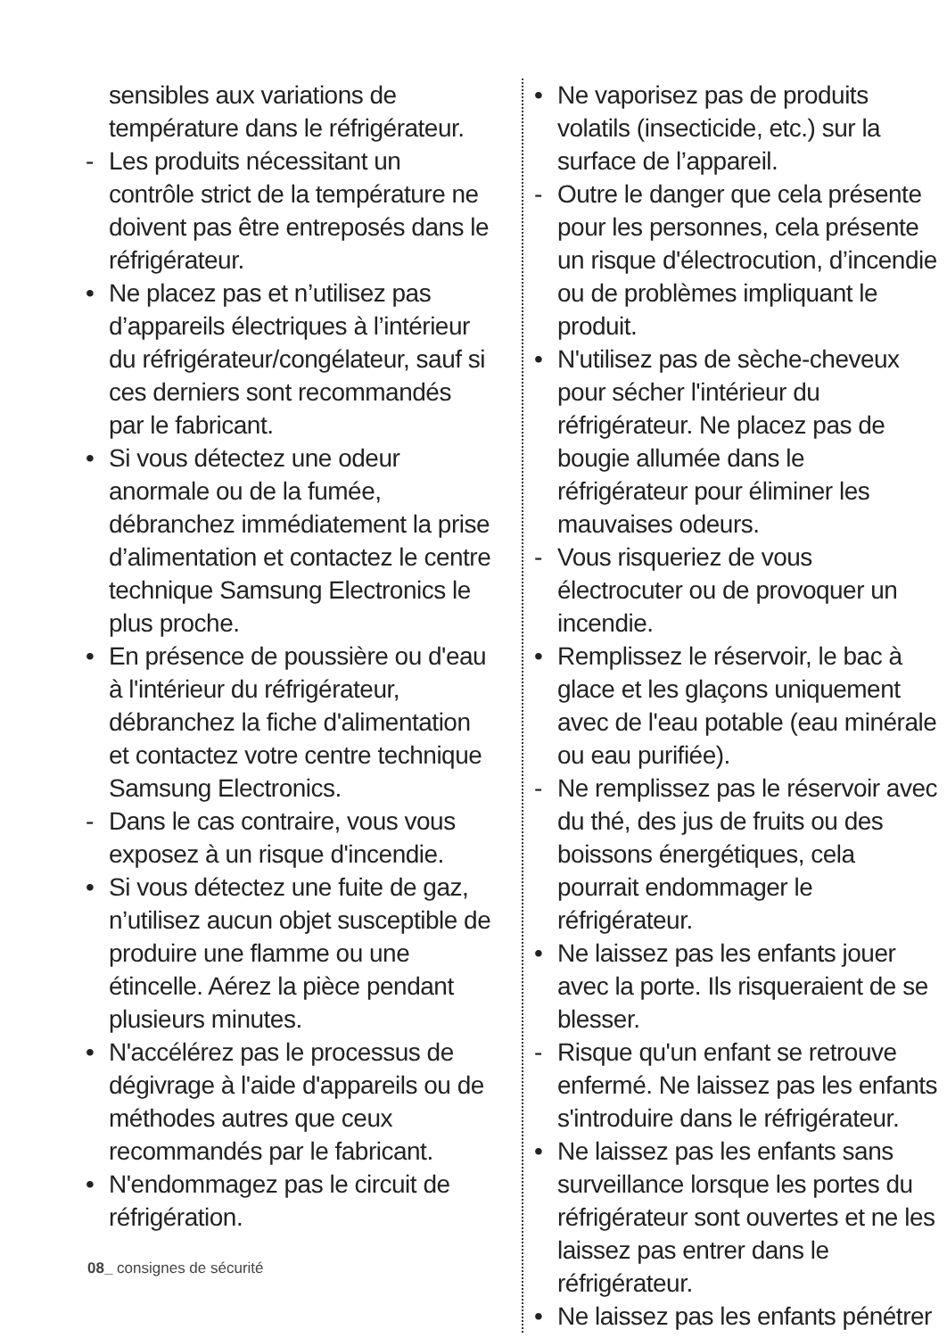sensibles aux variations de température dans le réfrigérateur.
- Les produits nécessitant un contrôle strict de la température ne doivent pas être entreposés dans le réfrigérateur.
• Ne placez pas et n’utilisez pas d’appareils électriques à l’intérieur du réfrigérateur/congélateur, sauf si ces derniers sont recommandés par le fabricant.
• Si vous détectez une odeur anormale ou de la fumée, débranchez immédiatement la prise d’alimentation et contactez le centre technique Samsung Electronics le plus proche.
• En présence de poussière ou d'eau à l'intérieur du réfrigérateur, débranchez la fiche d'alimentation et contactez votre centre technique Samsung Electronics.
- Dans le cas contraire, vous vous exposez à un risque d'incendie.
• Si vous détectez une fuite de gaz, n’utilisez aucun objet susceptible de produire une flamme ou une étincelle. Aérez la pièce pendant plusieurs minutes.
• N'accélérez pas le processus de dégivrage à l'aide d'appareils ou de méthodes autres que ceux recommandés par le fabricant.
• N'endommagez pas le circuit de réfrigération.
• Ne vaporisez pas de produits volatils (insecticide, etc.) sur la surface de l’appareil.
- Outre le danger que cela présente pour les personnes, cela présente un risque d'électrocution, d’incendie ou de problèmes impliquant le produit.
• N'utilisez pas de sèche-cheveux pour sécher l'intérieur du réfrigérateur. Ne placez pas de bougie allumée dans le réfrigérateur pour éliminer les mauvaises odeurs.
- Vous risqueriez de vous électrocuter ou de provoquer un incendie.
• Remplissez le réservoir, le bac à glace et les glaçons uniquement avec de l'eau potable (eau minérale ou eau purifiée).
- Ne remplissez pas le réservoir avec du thé, des jus de fruits ou des boissons énergétiques, cela pourrait endommager le réfrigérateur.
• Ne laissez pas les enfants jouer avec la porte. Ils risqueraient de se blesser.
- Risque qu'un enfant se retrouve enfermé. Ne laissez pas les enfants s'introduire dans le réfrigérateur.
• Ne laissez pas les enfants sans surveillance lorsque les portes du réfrigérateur sont ouvertes et ne les laissez pas entrer dans le réfrigérateur.
• Ne laissez pas les enfants pénétrer
08_ consignes de sécurité